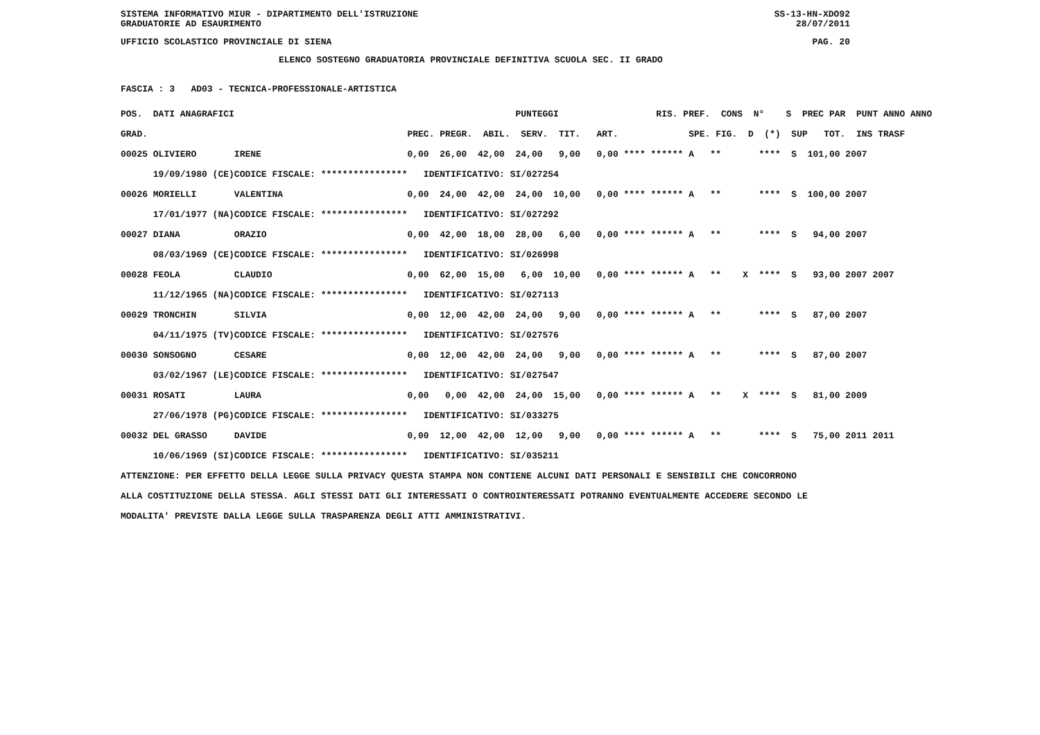SISTEMA INFORMATIVO MIUR - DIPARTIMENTO DELL'ISTRUZIONE SS-13-HN-XDO92
GRADUATORIE AD ESAURIMENTO 28/07/2011
UFFICIO SCOLASTICO PROVINCIALE DI SIENA PAG. 20
ELENCO SOSTEGNO GRADUATORIA PROVINCIALE DEFINITIVA SCUOLA SEC. II GRADO
FASCIA : 3 AD03 - TECNICA-PROFESSIONALE-ARTISTICA
| POS. DATI ANAGRAFICI | | PUNTEGGI RIS. PREF. CONS N° S PREC PAR PUNT ANNO ANNO |
| --- | --- | --- |
| GRAD. | | PREC. PREGR. ABIL. SERV. TIT. ART. SPE. FIG. D (*) SUP TOT. INS TRASF |
| 00025 OLIVIERO | IRENE | 0,00 26,00 42,00 24,00 9,00 0,00 **** ****** A ** **** S 101,00 2007 |
| 19/09/1980 (CE) | CODICE FISCALE: **************** | IDENTIFICATIVO: SI/027254 |
| 00026 MORIELLI | VALENTINA | 0,00 24,00 42,00 24,00 10,00 0,00 **** ****** A ** **** S 100,00 2007 |
| 17/01/1977 (NA) | CODICE FISCALE: **************** | IDENTIFICATIVO: SI/027292 |
| 00027 DIANA | ORAZIO | 0,00 42,00 18,00 28,00 6,00 0,00 **** ****** A ** **** S 94,00 2007 |
| 08/03/1969 (CE) | CODICE FISCALE: **************** | IDENTIFICATIVO: SI/026998 |
| 00028 FEOLA | CLAUDIO | 0,00 62,00 15,00 6,00 10,00 0,00 **** ****** A ** X **** S 93,00 2007 2007 |
| 11/12/1965 (NA) | CODICE FISCALE: **************** | IDENTIFICATIVO: SI/027113 |
| 00029 TRONCHIN | SILVIA | 0,00 12,00 42,00 24,00 9,00 0,00 **** ****** A ** **** S 87,00 2007 |
| 04/11/1975 (TV) | CODICE FISCALE: **************** | IDENTIFICATIVO: SI/027576 |
| 00030 SONSOGNO | CESARE | 0,00 12,00 42,00 24,00 9,00 0,00 **** ****** A ** **** S 87,00 2007 |
| 03/02/1967 (LE) | CODICE FISCALE: **************** | IDENTIFICATIVO: SI/027547 |
| 00031 ROSATI | LAURA | 0,00 0,00 42,00 24,00 15,00 0,00 **** ****** A ** X **** S 81,00 2009 |
| 27/06/1978 (PG) | CODICE FISCALE: **************** | IDENTIFICATIVO: SI/033275 |
| 00032 DEL GRASSO | DAVIDE | 0,00 12,00 42,00 12,00 9,00 0,00 **** ****** A ** **** S 75,00 2011 2011 |
| 10/06/1969 (SI) | CODICE FISCALE: **************** | IDENTIFICATIVO: SI/035211 |
ATTENZIONE: PER EFFETTO DELLA LEGGE SULLA PRIVACY QUESTA STAMPA NON CONTIENE ALCUNI DATI PERSONALI E SENSIBILI CHE CONCORRONO ALLA COSTITUZIONE DELLA STESSA. AGLI STESSI DATI GLI INTERESSATI O CONTROINTERESSATI POTRANNO EVENTUALMENTE ACCEDERE SECONDO LE MODALITA' PREVISTE DALLA LEGGE SULLA TRASPARENZA DEGLI ATTI AMMINISTRATIVI.